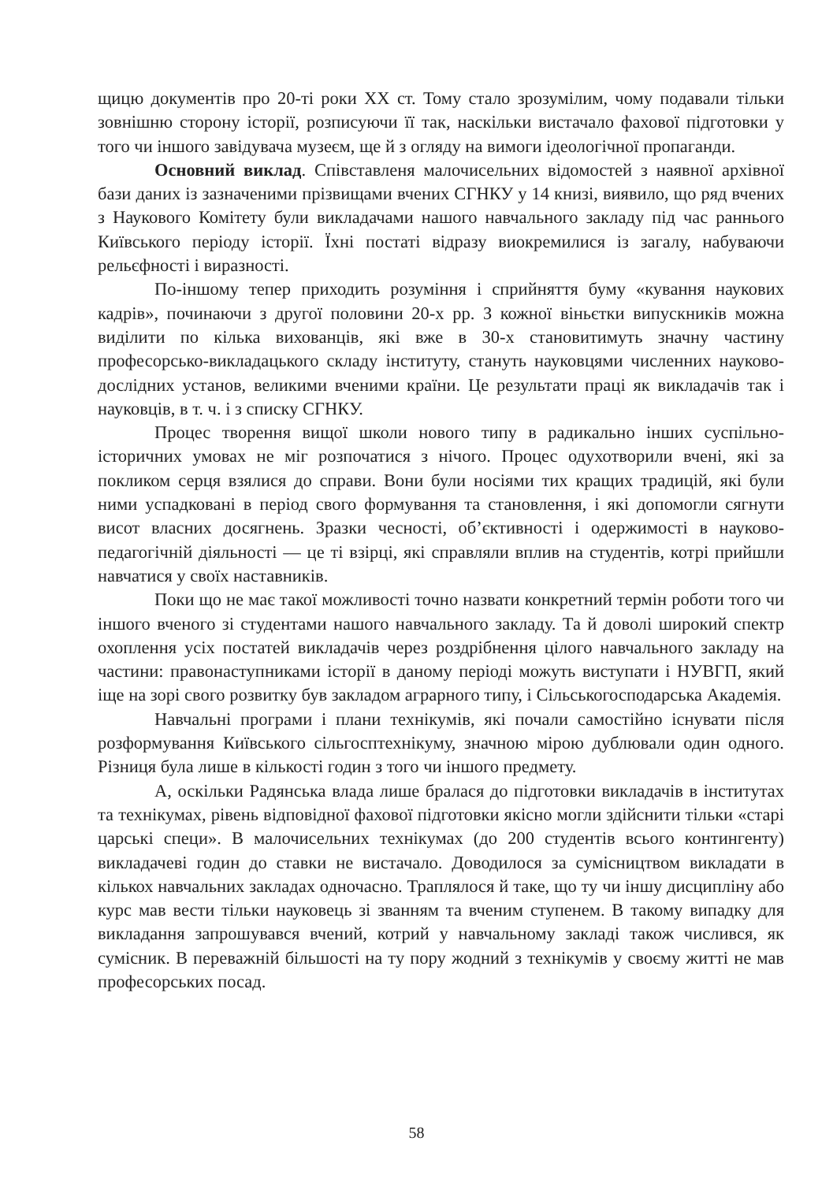щицю документів про 20-ті роки XX ст. Тому стало зрозумілим, чому подавали тільки зовнішню сторону історії, розписуючи її так, наскільки вистачало фахової підготовки у того чи іншого завідувача музеєм, ще й з огляду на вимоги ідеологічної пропаганди.
Основний виклад. Співставленя малочисельних відомостей з наявної архівної бази даних із зазначеними прізвищами вчених СГНКУ у 14 книзі, виявило, що ряд вчених з Наукового Комітету були викладачами нашого навчального закладу під час раннього Київського періоду історії. Їхні постаті відразу виокремилися із загалу, набуваючи рельєфності і виразності.
По-іншому тепер приходить розуміння і сприйняття буму «кування наукових кадрів», починаючи з другої половини 20-х рр. З кожної віньєтки випускників можна виділити по кілька вихованців, які вже в 30-х становитимуть значну частину професорсько-викладацького складу інституту, стануть науковцями численних науково-дослідних установ, великими вченими країни. Це результати праці як викладачів так і науковців, в т. ч. і з списку СГНКУ.
Процес творення вищої школи нового типу в радикально інших суспільно-історичних умовах не міг розпочатися з нічого. Процес одухотворили вчені, які за покликом серця взялися до справи. Вони були носіями тих кращих традицій, які були ними успадковані в період свого формування та становлення, і які допомогли сягнути висот власних досягнень. Зразки чесності, об’єктивності і одержимості в науково-педагогічній діяльності — це ті взірці, які справляли вплив на студентів, котрі прийшли навчатися у своїх наставників.
Поки що не має такої можливості точно назвати конкретний термін роботи того чи іншого вченого зі студентами нашого навчального закладу. Та й доволі широкий спектр охоплення усіх постатей викладачів через роздрібнення цілого навчального закладу на частини: правонаступниками історії в даному періоді можуть виступати і НУВГП, який іще на зорі свого розвитку був закладом аграрного типу, і Сільськогосподарська Академія.
Навчальні програми і плани технікумів, які почали самостійно існувати після розформування Київського сільгосптехнікуму, значною мірою дублювали один одного. Різниця була лише в кількості годин з того чи іншого предмету.
А, оскільки Радянська влада лише бралася до підготовки викладачів в інститутах та технікумах, рівень відповідної фахової підготовки якісно могли здійснити тільки «старі царські специ». В малочисельних технікумах (до 200 студентів всього контингенту) викладачеві годин до ставки не вистачало. Доводилося за сумісництвом викладати в кількох навчальних закладах одночасно. Траплялося й таке, що ту чи іншу дисципліну або курс мав вести тільки науковець зі званням та вченим ступенем. В такому випадку для викладання запрошувався вчений, котрий у навчальному закладі також числився, як сумісник. В переважній більшості на ту пору жодний з технікумів у своєму житті не мав професорських посад.
58